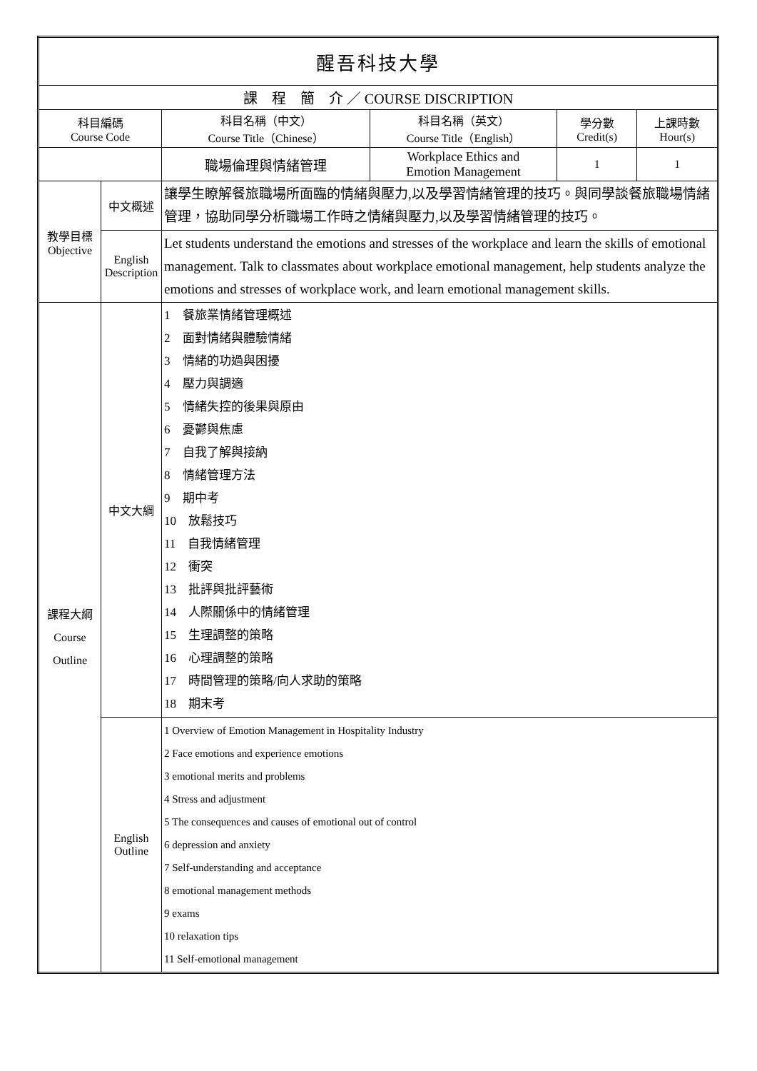| 醒吾科技大學 | | | | | |
| 課 程 簡 介 ／ COURSE DISCRIPTION | | | | | |
| 科目編碼 Course Code | | 科目名稱（中文） Course Title（Chinese） | 科目名稱（英文） Course Title（English） | 學分數 Credit(s) | 上課時數 Hour(s) |
| | | 職場倫理與情緒管理 | Workplace Ethics and Emotion Management | 1 | 1 |
| 教學目標 Objective | 中文概述 | 讓學生瞭解餐旅職場所面臨的情緒與壓力,以及學習情緒管理的技巧。與同學談餐旅職場情緒管理，協助同學分析職場工作時之情緒與壓力,以及學習情緒管理的技巧。 | | | |
| | English Description | Let students understand the emotions and stresses of the workplace and learn the skills of emotional management. Talk to classmates about workplace emotional management, help students analyze the emotions and stresses of workplace work, and learn emotional management skills. | | | |
| 課程大綱 Course Outline | 中文大綱 | 1 餐旅業情緒管理概述 2 面對情緒與體驗情緒 3 情緒的功過與困擾 4 壓力與調適 5 情緒失控的後果與原由 6 憂鬱與焦慮 7 自我了解與接納 8 情緒管理方法 9 期中考 10 放鬆技巧 11 自我情緒管理 12 衝突 13 批評與批評藝術 14 人際關係中的情緒管理 15 生理調整的策略 16 心理調整的策略 17 時間管理的策略/向人求助的策略 18 期末考 | | | |
| | English Outline | 1 Overview of Emotion Management in Hospitality Industry 2 Face emotions and experience emotions 3 emotional merits and problems 4 Stress and adjustment 5 The consequences and causes of emotional out of control 6 depression and anxiety 7 Self-understanding and acceptance 8 emotional management methods 9 exams 10 relaxation tips 11 Self-emotional management | | | |